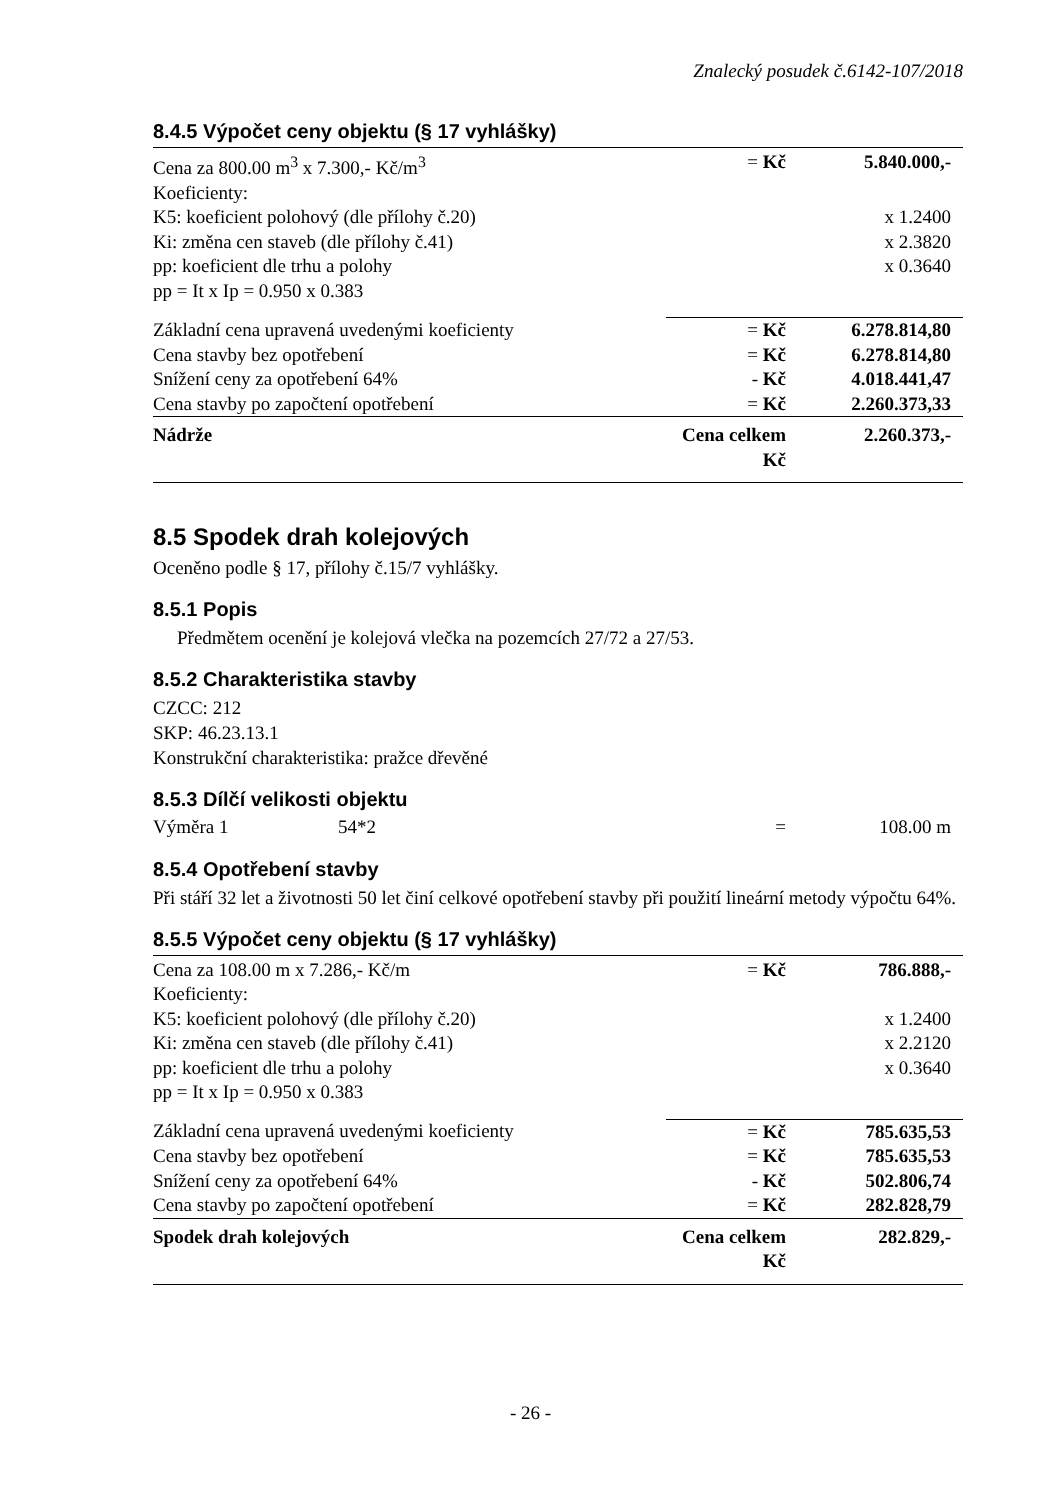Znalecký posudek č.6142-107/2018
8.4.5 Výpočet ceny objektu (§ 17 vyhlášky)
| Cena za 800.00 m<sup>3</sup> x 7.300,- Kč/m<sup>3</sup> | = Kč | 5.840.000,- |
| Koeficienty: | | |
| K5: koeficient polohový (dle přílohy č.20) | | x 1.2400 |
| Ki: změna cen staveb (dle přílohy č.41) | | x 2.3820 |
| pp: koeficient dle trhu a polohy | | x 0.3640 |
| pp = It x Ip = 0.950 x 0.383 | | |
| Základní cena upravená uvedenými koeficienty | = Kč | 6.278.814,80 |
| Cena stavby bez opotřebení | = Kč | 6.278.814,80 |
| Snížení ceny za opotřebení 64% | - Kč | 4.018.441,47 |
| Cena stavby po započtení opotřebení | = Kč | 2.260.373,33 |
| Nádrže | Cena celkem Kč | 2.260.373,- |
8.5 Spodek drah kolejových
Oceněno podle § 17, přílohy č.15/7 vyhlášky.
8.5.1 Popis
Předmětem ocenění je kolejová vlečka na pozemcích 27/72 a 27/53.
8.5.2 Charakteristika stavby
CZCC: 212
SKP: 46.23.13.1
Konstrukční charakteristika: pražce dřevěné
8.5.3 Dílčí velikosti objektu
| Výměra 1 | 54*2 | = | 108.00 m |
8.5.4 Opotřebení stavby
Při stáří 32 let a životnosti 50 let činí celkové opotřebení stavby při použití lineární metody výpočtu 64%.
8.5.5 Výpočet ceny objektu (§ 17 vyhlášky)
| Cena za 108.00 m x 7.286,- Kč/m | = Kč | 786.888,- |
| Koeficienty: | | |
| K5: koeficient polohový (dle přílohy č.20) | | x 1.2400 |
| Ki: změna cen staveb (dle přílohy č.41) | | x 2.2120 |
| pp: koeficient dle trhu a polohy | | x 0.3640 |
| pp = It x Ip = 0.950 x 0.383 | | |
| Základní cena upravená uvedenými koeficienty | = Kč | 785.635,53 |
| Cena stavby bez opotřebení | = Kč | 785.635,53 |
| Snížení ceny za opotřebení 64% | - Kč | 502.806,74 |
| Cena stavby po započtení opotřebení | = Kč | 282.828,79 |
| Spodek drah kolejových | Cena celkem Kč | 282.829,- |
- 26 -